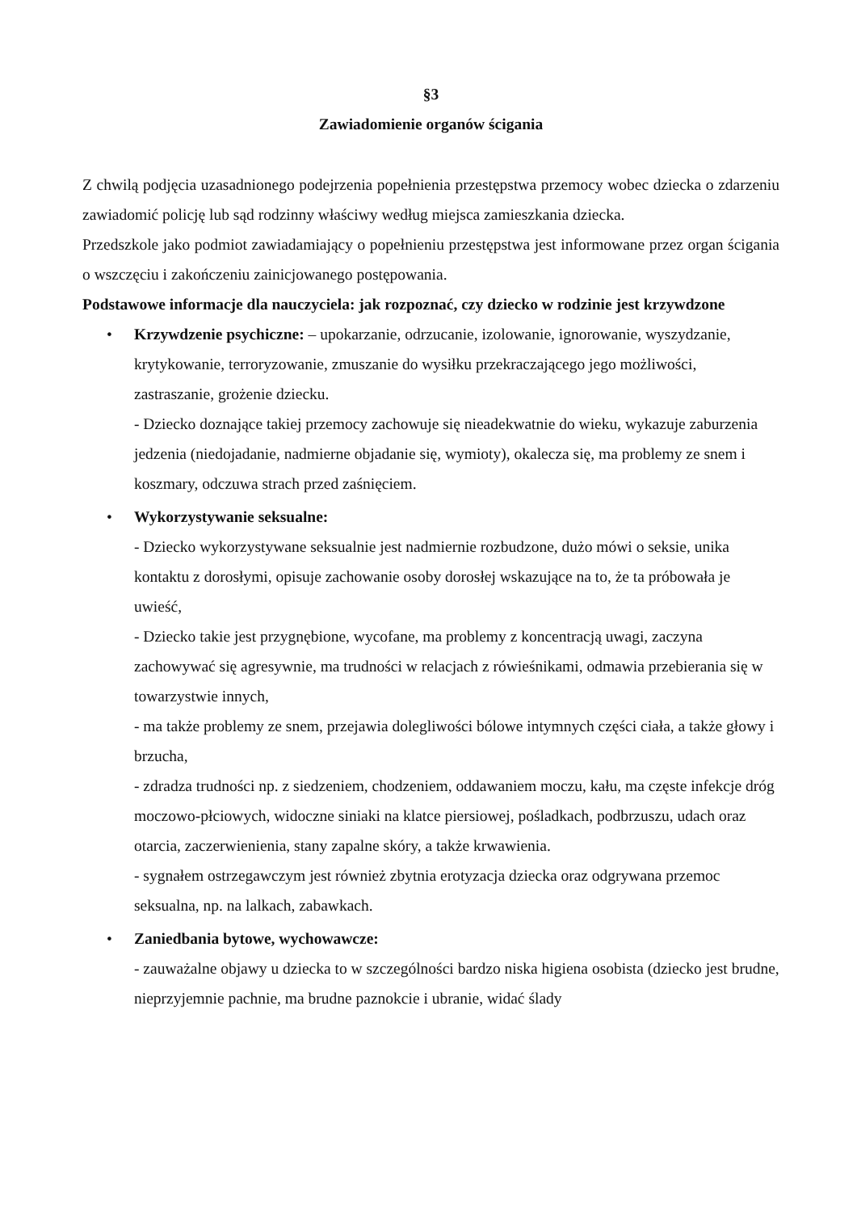§3
Zawiadomienie organów ścigania
Z chwilą podjęcia uzasadnionego podejrzenia popełnienia przestępstwa przemocy wobec dziecka o zdarzeniu zawiadomić policję lub sąd rodzinny właściwy według miejsca zamieszkania dziecka.
Przedszkole jako podmiot zawiadamiający o popełnieniu przestępstwa jest informowane przez organ ścigania o wszczęciu i zakończeniu zainicjowanego postępowania.
Podstawowe informacje dla nauczyciela: jak rozpoznać, czy dziecko w rodzinie jest krzywdzone
• Krzywdzenie psychiczne: – upokarzanie, odrzucanie, izolowanie, ignorowanie, wyszydzanie, krytykowanie, terroryzowanie, zmuszanie do wysiłku przekraczającego jego możliwości, zastraszanie, grożenie dziecku.
- Dziecko doznające takiej przemocy zachowuje się nieadekwatnie do wieku, wykazuje zaburzenia jedzenia (niedojadanie, nadmierne objadanie się, wymioty), okalecza się, ma problemy ze snem i koszmary, odczuwa strach przed zaśnięciem.
• Wykorzystywanie seksualne:
- Dziecko wykorzystywane seksualnie jest nadmiernie rozbudzone, dużo mówi o seksie, unika kontaktu z dorosłymi, opisuje zachowanie osoby dorosłej wskazujące na to, że ta próbowała je uwieść,
- Dziecko takie jest przygnębione, wycofane, ma problemy z koncentracją uwagi, zaczyna zachowywać się agresywnie, ma trudności w relacjach z rówieśnikami, odmawia przebierania się w towarzystwie innych,
- ma także problemy ze snem, przejawia dolegliwości bólowe intymnych części ciała, a także głowy i brzucha,
- zdradza trudności np. z siedzeniem, chodzeniem, oddawaniem moczu, kału, ma częste infekcje dróg moczowo-płciowych, widoczne siniaki na klatce piersiowej, pośladkach, podbrzuszu, udach oraz otarcia, zaczerwienienia, stany zapalne skóry, a także krwawienia.
- sygnałem ostrzegawczym jest również zbytnia erotyzacja dziecka oraz odgrywana przemoc seksualna, np. na lalkach, zabawkach.
• Zaniedbania bytowe, wychowawcze:
- zauważalne objawy u dziecka to w szczególności bardzo niska higiena osobista (dziecko jest brudne, nieprzyjemnie pachnie, ma brudne paznokcie i ubranie, widać ślady